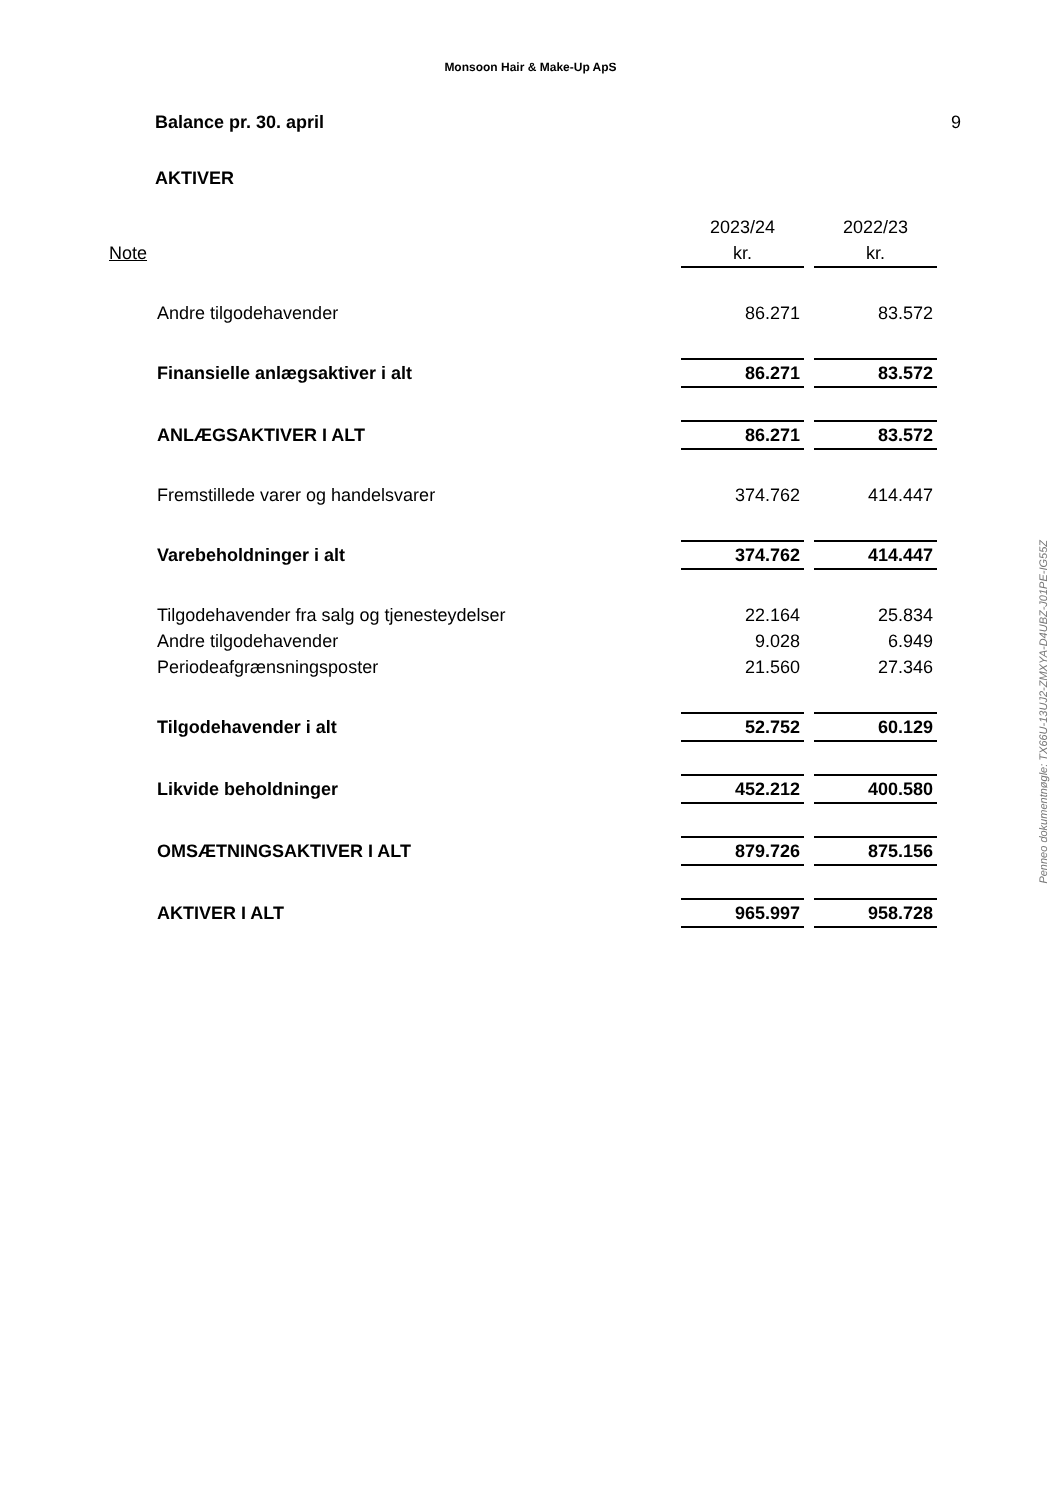Monsoon Hair & Make-Up ApS
Balance pr. 30. april 9
AKTIVER
| | | 2023/24 | | 2022/23 |
| Note | | kr. | | kr. |
| | Andre tilgodehavender | 86.271 | | 83.572 |
| | Finansielle anlægsaktiver i alt | 86.271 | | 83.572 |
| | ANLÆGSAKTIVER I ALT | 86.271 | | 83.572 |
| | Fremstillede varer og handelsvarer | 374.762 | | 414.447 |
| | Varebeholdninger i alt | 374.762 | | 414.447 |
| | Tilgodehavender fra salg og tjenesteydelser | 22.164 | | 25.834 |
| | Andre tilgodehavender | 9.028 | | 6.949 |
| | Periodeafgrænsningsposter | 21.560 | | 27.346 |
| | Tilgodehavender i alt | 52.752 | | 60.129 |
| | Likvide beholdninger | 452.212 | | 400.580 |
| | OMSÆTNINGSAKTIVER I ALT | 879.726 | | 875.156 |
| | AKTIVER I ALT | 965.997 | | 958.728 |
Penneo dokumentnøgle: TX66U-13UJ2-ZMXYA-D4UBZ-J01PE-IG55Z